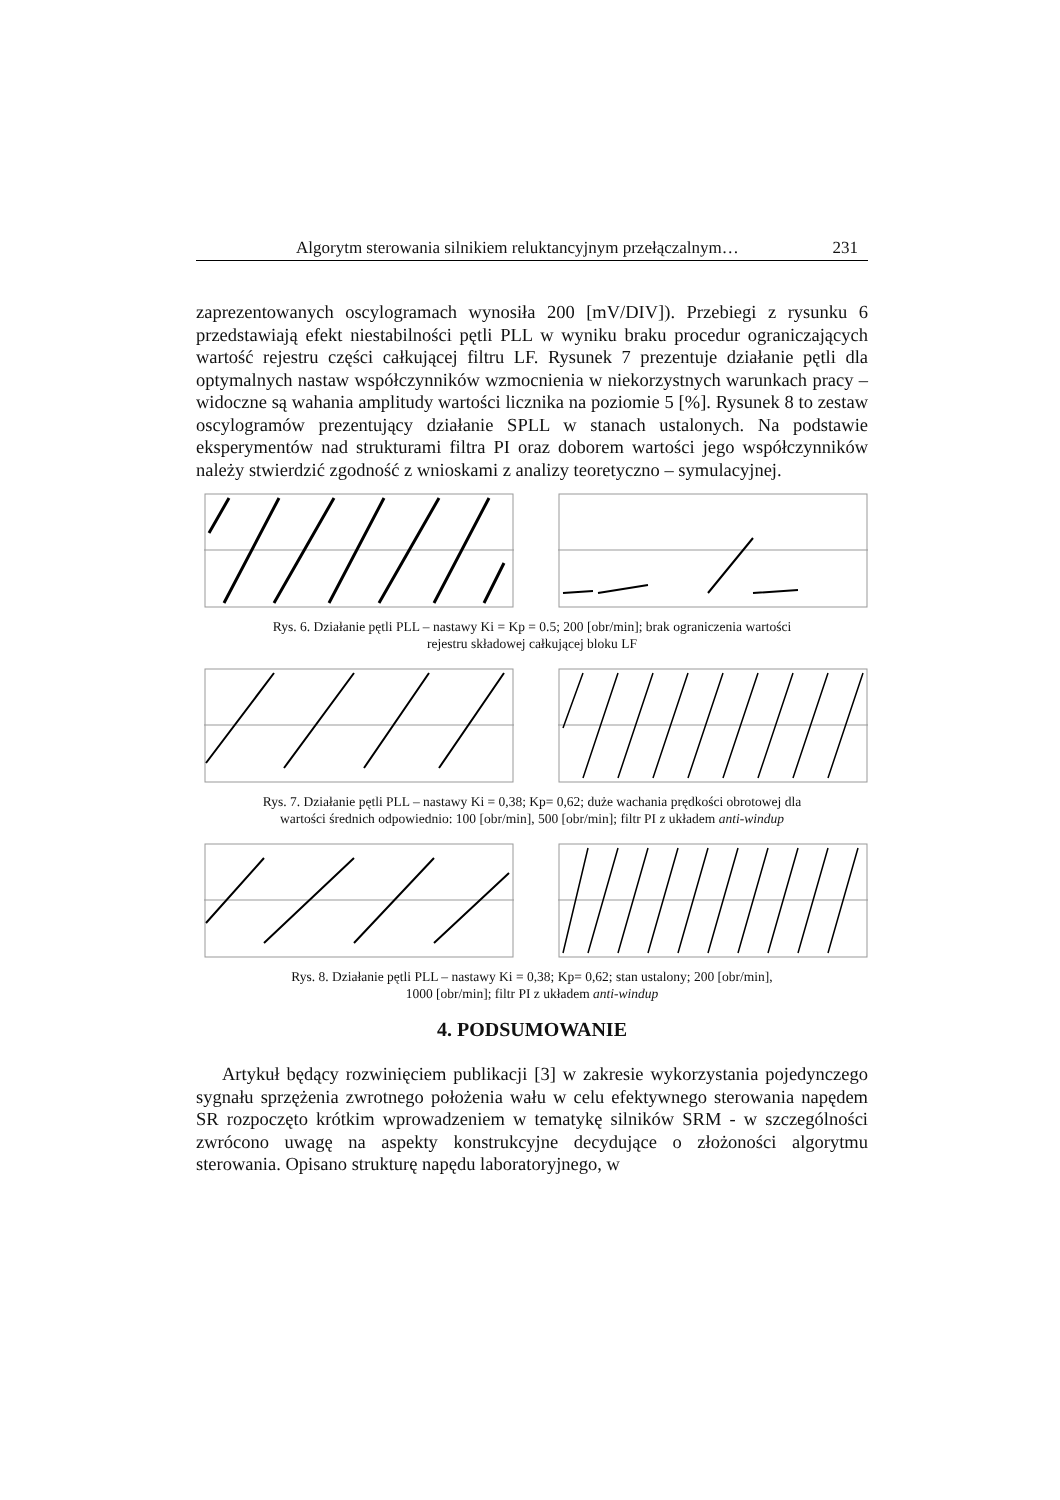Algorytm sterowania silnikiem reluktancyjnym przełączalnym… 231
zaprezentowanych oscylogramach wynosiła 200 [mV/DIV]). Przebiegi z rysunku 6 przedstawiają efekt niestabilności pętli PLL w wyniku braku procedur ograniczających wartość rejestru części całkującej filtru LF. Rysunek 7 prezentuje działanie pętli dla optymalnych nastaw współczynników wzmocnienia w niekorzystnych warunkach pracy – widoczne są wahania amplitudy wartości licznika na poziomie 5 [%]. Rysunek 8 to zestaw oscylogramów prezentujący działanie SPLL w stanach ustalonych. Na podstawie eksperymentów nad strukturami filtra PI oraz doborem wartości jego współczynników należy stwierdzić zgodność z wnioskami z analizy teoretyczno – symulacyjnej.
Rys. 6. Działanie pętli PLL – nastawy Ki = Kp = 0.5; 200 [obr/min]; brak ograniczenia wartości
rejestru składowej całkującej bloku LF
Rys. 7. Działanie pętli PLL – nastawy Ki = 0,38; Kp= 0,62; duże wachania prędkości obrotowej dla
wartości średnich odpowiednio: 100 [obr/min], 500 [obr/min]; filtr PI z układem anti-windup
Rys. 8. Działanie pętli PLL – nastawy Ki = 0,38; Kp= 0,62; stan ustalony; 200 [obr/min],
1000 [obr/min]; filtr PI z układem anti-windup
4. PODSUMOWANIE
Artykuł będący rozwinięciem publikacji [3] w zakresie wykorzystania pojedynczego sygnału sprzężenia zwrotnego położenia wału w celu efektywnego sterowania napędem SR rozpoczęto krótkim wprowadzeniem w tematykę silników SRM - w szczególności zwrócono uwagę na aspekty konstrukcyjne decydujące o złożoności algorytmu sterowania. Opisano strukturę napędu laboratoryjnego, w